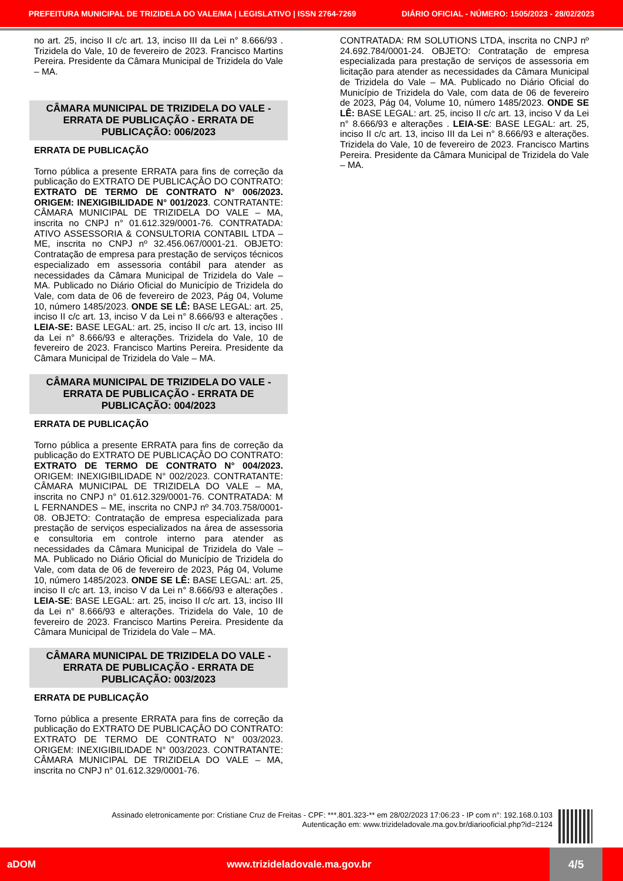PREFEITURA MUNICIPAL DE TRIZIDELA DO VALE/MA | LEGISLATIVO | ISSN 2764-7269 DIÁRIO OFICIAL - NÚMERO: 1505/2023 - 28/02/2023
no art. 25, inciso II c/c art. 13, inciso III da Lei n° 8.666/93 . Trizidela do Vale, 10 de fevereiro de 2023. Francisco Martins Pereira. Presidente da Câmara Municipal de Trizidela do Vale – MA.
CÂMARA MUNICIPAL DE TRIZIDELA DO VALE - ERRATA DE PUBLICAÇÃO - ERRATA DE PUBLICAÇÃO: 006/2023
ERRATA DE PUBLICAÇÃO
Torno pública a presente ERRATA para fins de correção da publicação do EXTRATO DE PUBLICAÇÂO DO CONTRATO: EXTRATO DE TERMO DE CONTRATO N° 006/2023. ORIGEM: INEXIGIBILIDADE N° 001/2023. CONTRATANTE: CÂMARA MUNICIPAL DE TRIZIDELA DO VALE – MA, inscrita no CNPJ n° 01.612.329/0001-76. CONTRATADA: ATIVO ASSESSORIA & CONSULTORIA CONTABIL LTDA – ME, inscrita no CNPJ nº 32.456.067/0001-21. OBJETO: Contratação de empresa para prestação de serviços técnicos especializado em assessoria contábil para atender as necessidades da Câmara Municipal de Trizidela do Vale – MA. Publicado no Diário Oficial do Município de Trizidela do Vale, com data de 06 de fevereiro de 2023, Pág 04, Volume 10, número 1485/2023. ONDE SE LÊ: BASE LEGAL: art. 25, inciso II c/c art. 13, inciso V da Lei n° 8.666/93 e alterações . LEIA-SE: BASE LEGAL: art. 25, inciso II c/c art. 13, inciso III da Lei n° 8.666/93 e alterações. Trizidela do Vale, 10 de fevereiro de 2023. Francisco Martins Pereira. Presidente da Câmara Municipal de Trizidela do Vale – MA.
CÂMARA MUNICIPAL DE TRIZIDELA DO VALE - ERRATA DE PUBLICAÇÃO - ERRATA DE PUBLICAÇÃO: 004/2023
ERRATA DE PUBLICAÇÃO
Torno pública a presente ERRATA para fins de correção da publicação do EXTRATO DE PUBLICAÇÂO DO CONTRATO: EXTRATO DE TERMO DE CONTRATO N° 004/2023. ORIGEM: INEXIGIBILIDADE N° 002/2023. CONTRATANTE: CÂMARA MUNICIPAL DE TRIZIDELA DO VALE – MA, inscrita no CNPJ n° 01.612.329/0001-76. CONTRATADA: M L FERNANDES – ME, inscrita no CNPJ nº 34.703.758/0001-08. OBJETO: Contratação de empresa especializada para prestação de serviços especializados na área de assessoria e consultoria em controle interno para atender as necessidades da Câmara Municipal de Trizidela do Vale – MA. Publicado no Diário Oficial do Município de Trizidela do Vale, com data de 06 de fevereiro de 2023, Pág 04, Volume 10, número 1485/2023. ONDE SE LÊ: BASE LEGAL: art. 25, inciso II c/c art. 13, inciso V da Lei n° 8.666/93 e alterações . LEIA-SE: BASE LEGAL: art. 25, inciso II c/c art. 13, inciso III da Lei n° 8.666/93 e alterações. Trizidela do Vale, 10 de fevereiro de 2023. Francisco Martins Pereira. Presidente da Câmara Municipal de Trizidela do Vale – MA.
CÂMARA MUNICIPAL DE TRIZIDELA DO VALE - ERRATA DE PUBLICAÇÃO - ERRATA DE PUBLICAÇÃO: 003/2023
ERRATA DE PUBLICAÇÃO
Torno pública a presente ERRATA para fins de correção da publicação do EXTRATO DE PUBLICAÇÂO DO CONTRATO: EXTRATO DE TERMO DE CONTRATO N° 003/2023. ORIGEM: INEXIGIBILIDADE N° 003/2023. CONTRATANTE: CÂMARA MUNICIPAL DE TRIZIDELA DO VALE – MA, inscrita no CNPJ n° 01.612.329/0001-76.
CONTRATADA: RM SOLUTIONS LTDA, inscrita no CNPJ nº 24.692.784/0001-24. OBJETO: Contratação de empresa especializada para prestação de serviços de assessoria em licitação para atender as necessidades da Câmara Municipal de Trizidela do Vale – MA. Publicado no Diário Oficial do Município de Trizidela do Vale, com data de 06 de fevereiro de 2023, Pág 04, Volume 10, número 1485/2023. ONDE SE LÊ: BASE LEGAL: art. 25, inciso II c/c art. 13, inciso V da Lei n° 8.666/93 e alterações . LEIA-SE: BASE LEGAL: art. 25, inciso II c/c art. 13, inciso III da Lei n° 8.666/93 e alterações. Trizidela do Vale, 10 de fevereiro de 2023. Francisco Martins Pereira. Presidente da Câmara Municipal de Trizidela do Vale – MA.
Assinado eletronicamente por: Cristiane Cruz de Freitas - CPF: ***.801.323-** em 28/02/2023 17:06:23 - IP com n°: 192.168.0.103
Autenticação em: www.trizideladovale.ma.gov.br/diariooficial.php?id=2124
aDOM www.trizideladovale.ma.gov.br 4/5